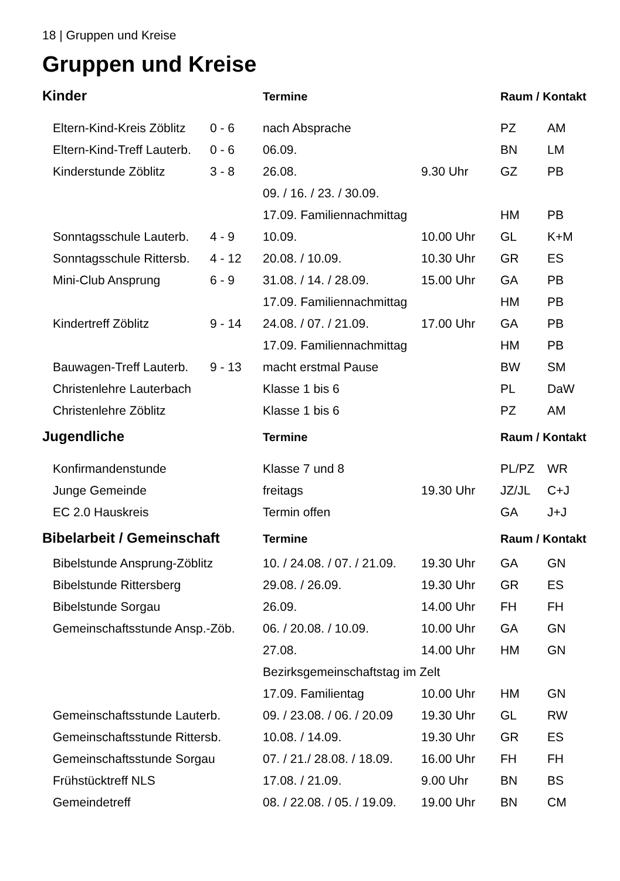18 | Gruppen und Kreise
Gruppen und Kreise
| Kinder | | Termine | | Raum / Kontakt | |
| --- | --- | --- | --- | --- | --- |
| Eltern-Kind-Kreis Zöblitz | 0 - 6 | nach Absprache | | PZ | AM |
| Eltern-Kind-Treff Lauterb. | 0 - 6 | 06.09. | | BN | LM |
| Kinderstunde Zöblitz | 3 - 8 | 26.08. | 9.30 Uhr | GZ | PB |
| | | 09. / 16. / 23. / 30.09. | | | |
| | | 17.09. Familiennachmittag | | HM | PB |
| Sonntagsschule Lauterb. | 4 - 9 | 10.09. | 10.00 Uhr | GL | K+M |
| Sonntagsschule Rittersb. | 4 - 12 | 20.08. / 10.09. | 10.30 Uhr | GR | ES |
| Mini-Club Ansprung | 6 - 9 | 31.08. / 14. / 28.09. | 15.00 Uhr | GA | PB |
| | | 17.09. Familiennachmittag | | HM | PB |
| Kindertreff Zöblitz | 9 - 14 | 24.08. / 07. / 21.09. | 17.00 Uhr | GA | PB |
| | | 17.09. Familiennachmittag | | HM | PB |
| Bauwagen-Treff Lauterb. | 9 - 13 | macht erstmal Pause | | BW | SM |
| Christenlehre Lauterbach | | Klasse 1 bis 6 | | PL | DaW |
| Christenlehre Zöblitz | | Klasse 1 bis 6 | | PZ | AM |
| Jugendliche | | Termine | | Raum / Kontakt | |
| Konfirmandenstunde | | Klasse 7 und 8 | | PL/PZ | WR |
| Junge Gemeinde | | freitags | 19.30 Uhr | JZ/JL | C+J |
| EC 2.0 Hauskreis | | Termin offen | | GA | J+J |
| Bibelarbeit / Gemeinschaft | | Termine | | Raum / Kontakt | |
| Bibelstunde Ansprung-Zöblitz | | 10. / 24.08. / 07. / 21.09. | 19.30 Uhr | GA | GN |
| Bibelstunde Rittersberg | | 29.08. / 26.09. | 19.30 Uhr | GR | ES |
| Bibelstunde Sorgau | | 26.09. | 14.00 Uhr | FH | FH |
| Gemeinschaftsstunde Ansp.-Zöb. | | 06. / 20.08. / 10.09. | 10.00 Uhr | GA | GN |
| | | 27.08. | 14.00 Uhr | HM | GN |
| | | Bezirksgemeinschaftstag im Zelt | | | |
| | | 17.09. Familientag | 10.00 Uhr | HM | GN |
| Gemeinschaftsstunde Lauterb. | | 09. / 23.08. / 06. / 20.09 | 19.30 Uhr | GL | RW |
| Gemeinschaftsstunde Rittersb. | | 10.08. / 14.09. | 19.30 Uhr | GR | ES |
| Gemeinschaftsstunde Sorgau | | 07. / 21./ 28.08. / 18.09. | 16.00 Uhr | FH | FH |
| Frühstücktreff NLS | | 17.08. / 21.09. | 9.00 Uhr | BN | BS |
| Gemeindetreff | | 08. / 22.08. / 05. / 19.09. | 19.00 Uhr | BN | CM |